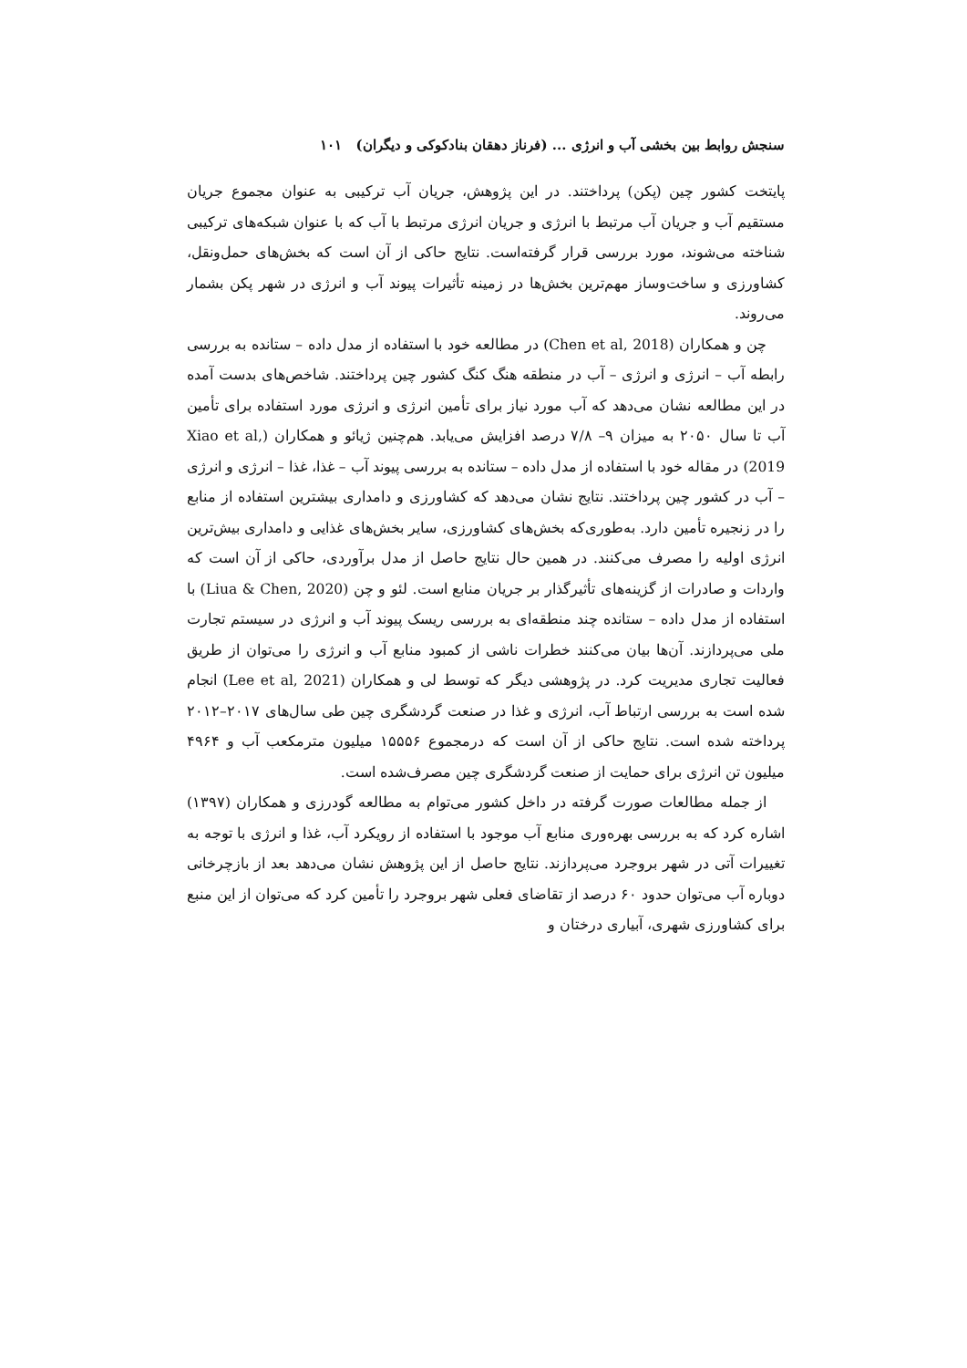سنجش روابط بین بخشی آب و انرژی ... (فرناز دهقان بنادکوکی و دیگران) ۱۰۱
پایتخت کشور چین (پکن) پرداختند. در این پژوهش، جریان آب ترکیبی به عنوان مجموع جریان مستقیم آب و جریان آب مرتبط با انرژی و جریان انرژی مرتبط با آب که با عنوان شبکه‌های ترکیبی شناخته می‌شوند، مورد بررسی قرار گرفته‌است. نتایج حاکی از آن است که بخش‌های حمل‌ونقل، کشاورزی و ساخت‌وساز مهم‌ترین بخش‌ها در زمینه تأثیرات پیوند آب و انرژی در شهر پکن بشمار می‌روند.
چن و همکاران (Chen et al, 2018) در مطالعه خود با استفاده از مدل داده – ستانده به بررسی رابطه آب – انرژی و انرژی – آب در منطقه هنگ کنگ کشور چین پرداختند. شاخص‌های بدست آمده در این مطالعه نشان می‌دهد که آب مورد نیاز برای تأمین انرژی و انرژی مورد استفاده برای تأمین آب تا سال ۲۰۵۰ به میزان ۹– ۷/۸ درصد افزایش می‌یابد. هم‌چنین ژیائو و همکاران (Xiao et al, 2019) در مقاله خود با استفاده از مدل داده – ستانده به بررسی پیوند آب – غذا، غذا – انرژی و انرژی – آب در کشور چین پرداختند. نتایج نشان می‌دهد که کشاورزی و دامداری بیشترین استفاده از منابع را در زنجیره تأمین دارد. به‌طوری‌که بخش‌های کشاورزی، سایر بخش‌های غذایی و دامداری بیش‌ترین انرژی اولیه را مصرف می‌کنند. در همین حال نتایج حاصل از مدل برآوردی، حاکی از آن است که واردات و صادرات از گزینه‌های تأثیرگذار بر جریان منابع است. لئو و چن (Liua & Chen, 2020) با استفاده از مدل داده – ستانده چند منطقه‌ای به بررسی ریسک پیوند آب و انرژی در سیستم تجارت ملی می‌پردازند. آن‌ها بیان می‌کنند خطرات ناشی از کمبود منابع آب و انرژی را می‌توان از طریق فعالیت تجاری مدیریت کرد. در پژوهشی دیگر که توسط لی و همکاران (Lee et al, 2021) انجام شده است به بررسی ارتباط آب، انرژی و غذا در صنعت گردشگری چین طی سال‌های ۲۰۱۷–۲۰۱۲ پرداخته شده است. نتایج حاکی از آن است که درمجموع ۱۵۵۵۶ میلیون مترمکعب آب و ۴۹۶۴ میلیون تن انرژی برای حمایت از صنعت گردشگری چین مصرف‌شده است.
از جمله مطالعات صورت گرفته در داخل کشور می‌توام به مطالعه گودرزی و همکاران (۱۳۹۷) اشاره کرد که به بررسی بهره‌وری منابع آب موجود با استفاده از رویکرد آب، غذا و انرژی با توجه به تغییرات آتی در شهر بروجرد می‌پردازند. نتایج حاصل از این پژوهش نشان می‌دهد بعد از بازچرخانی دوباره آب می‌توان حدود ۶۰ درصد از تقاضای فعلی شهر بروجرد را تأمین کرد که می‌توان از این منبع برای کشاورزی شهری، آبیاری درختان و